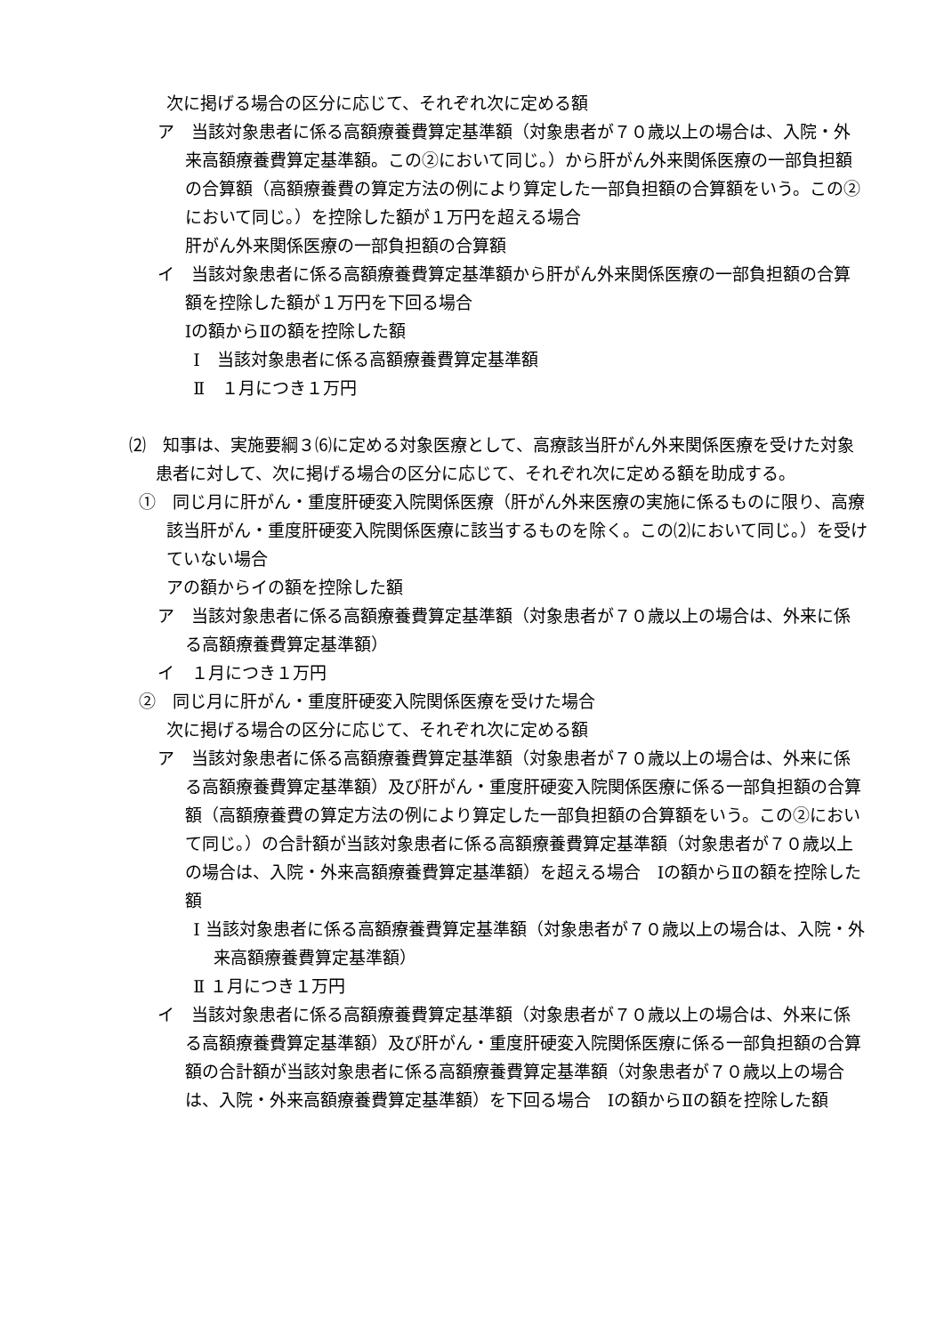次に掲げる場合の区分に応じて、それぞれ次に定める額
ア　当該対象患者に係る高額療養費算定基準額（対象患者が７０歳以上の場合は、入院・外来高額療養費算定基準額。この②において同じ。）から肝がん外来関係医療の一部負担額の合算額（高額療養費の算定方法の例により算定した一部負担額の合算額をいう。この②において同じ。）を控除した額が１万円を超える場合
肝がん外来関係医療の一部負担額の合算額
イ　当該対象患者に係る高額療養費算定基準額から肝がん外来関係医療の一部負担額の合算額を控除した額が１万円を下回る場合
Ⅰの額からⅡの額を控除した額
Ⅰ　当該対象患者に係る高額療養費算定基準額
Ⅱ　１月につき１万円
⑵　知事は、実施要綱３⑹に定める対象医療として、高療該当肝がん外来関係医療を受けた対象患者に対して、次に掲げる場合の区分に応じて、それぞれ次に定める額を助成する。
①　同じ月に肝がん・重度肝硬変入院関係医療（肝がん外来医療の実施に係るものに限り、高療該当肝がん・重度肝硬変入院関係医療に該当するものを除く。この⑵において同じ。）を受けていない場合
アの額からイの額を控除した額
ア　当該対象患者に係る高額療養費算定基準額（対象患者が７０歳以上の場合は、外来に係る高額療養費算定基準額）
イ　１月につき１万円
②　同じ月に肝がん・重度肝硬変入院関係医療を受けた場合
次に掲げる場合の区分に応じて、それぞれ次に定める額
ア　当該対象患者に係る高額療養費算定基準額（対象患者が７０歳以上の場合は、外来に係る高額療養費算定基準額）及び肝がん・重度肝硬変入院関係医療に係る一部負担額の合算額（高額療養費の算定方法の例により算定した一部負担額の合算額をいう。この②において同じ。）の合計額が当該対象患者に係る高額療養費算定基準額（対象患者が７０歳以上の場合は、入院・外来高額療養費算定基準額）を超える場合　Ⅰの額からⅡの額を控除した額
Ⅰ 当該対象患者に係る高額療養費算定基準額（対象患者が７０歳以上の場合は、入院・外来高額療養費算定基準額）
Ⅱ １月につき１万円
イ　当該対象患者に係る高額療養費算定基準額（対象患者が７０歳以上の場合は、外来に係る高額療養費算定基準額）及び肝がん・重度肝硬変入院関係医療に係る一部負担額の合算額の合計額が当該対象患者に係る高額療養費算定基準額（対象患者が７０歳以上の場合は、入院・外来高額療養費算定基準額）を下回る場合　Ⅰの額からⅡの額を控除した額